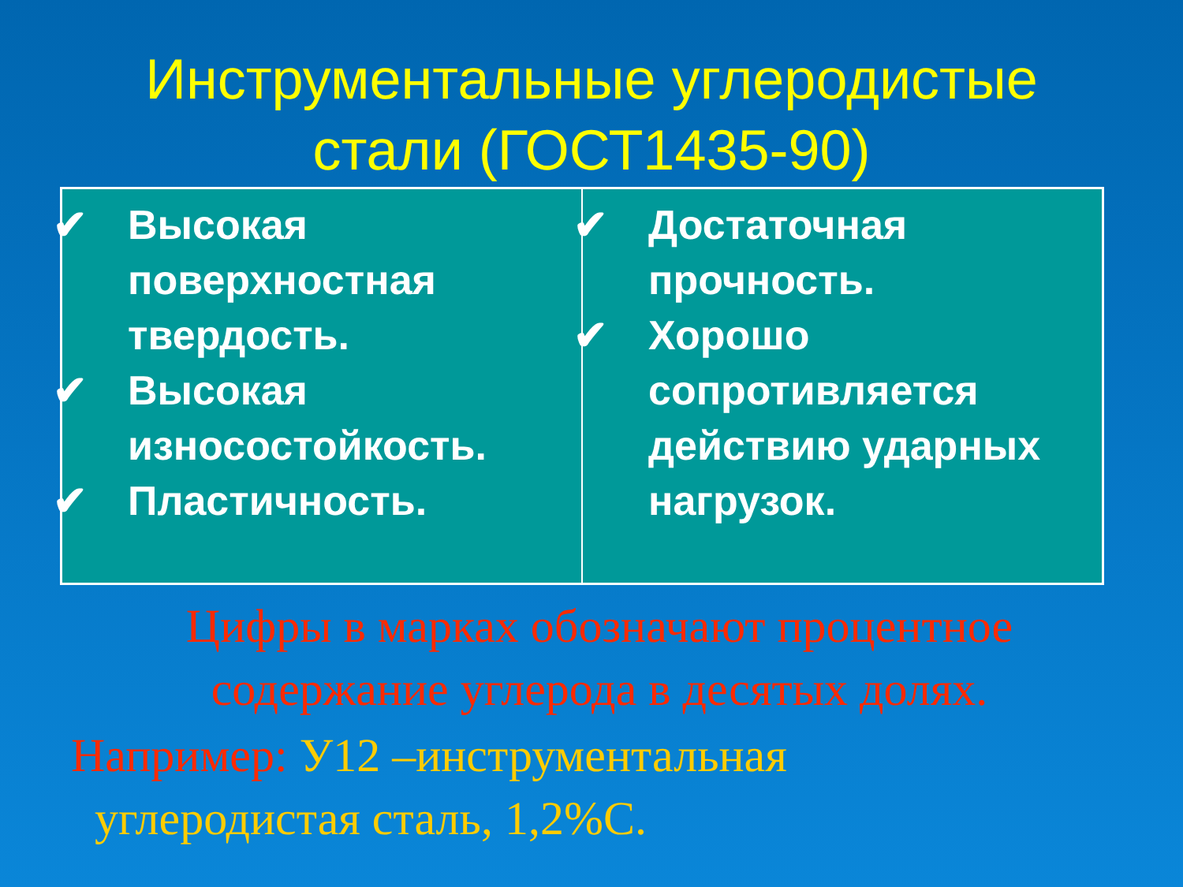Инструментальные углеродистые
стали (ГОСТ1435-90)
| ✔ Высокая поверхностная твердость. ✔ Высокая износостойкость. ✔ Пластичность. | ✔ Достаточная прочность. ✔ Хорошо сопротивляется действию ударных нагрузок. |
Цифры в марках обозначают процентное содержание углерода в десятых долях.
Например: У12 –инструментальная
углеродистая сталь, 1,2%С.